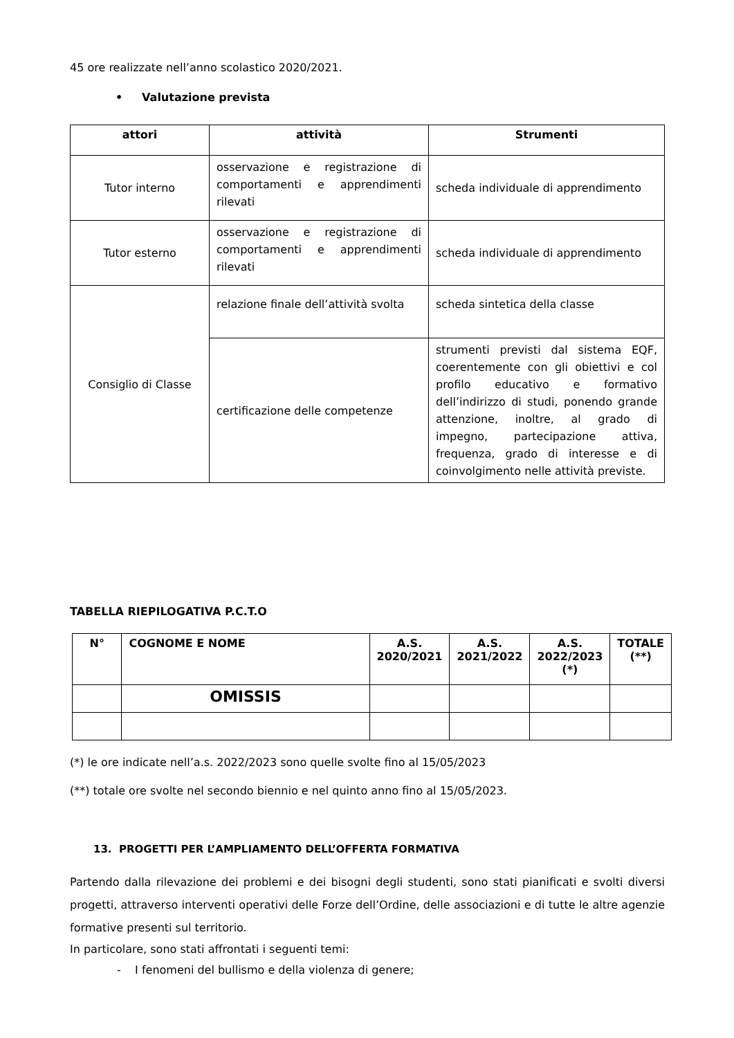45 ore realizzate nell’anno scolastico 2020/2021.
• Valutazione prevista
| attori | attività | Strumenti |
| --- | --- | --- |
| Tutor interno | osservazione e registrazione di comportamenti e apprendimenti rilevati | scheda individuale di apprendimento |
| Tutor esterno | osservazione e registrazione di comportamenti e apprendimenti rilevati | scheda individuale di apprendimento |
| Consiglio di Classe | relazione finale dell’attività svolta | scheda sintetica della classe |
| | certificazione delle competenze | strumenti previsti dal sistema EQF, coerentemente con gli obiettivi e col profilo educativo e formativo dell’indirizzo di studi, ponendo grande attenzione, inoltre, al grado di impegno, partecipazione attiva, frequenza, grado di interesse e di coinvolgimento nelle attività previste. |
TABELLA RIEPILOGATIVA P.C.T.O
| N° | COGNOME E NOME | A.S. 2020/2021 | A.S. 2021/2022 | A.S. 2022/2023 (*) | TOTALE (**) |
| --- | --- | --- | --- | --- | --- |
| | OMISSIS | | | | |
(*) le ore indicate nell’a.s. 2022/2023 sono quelle svolte fino al 15/05/2023
(**) totale ore svolte nel secondo biennio e nel quinto anno fino al 15/05/2023.
13. PROGETTI PER L’AMPLIAMENTO DELL’OFFERTA FORMATIVA
Partendo dalla rilevazione dei problemi e dei bisogni degli studenti, sono stati pianificati e svolti diversi progetti, attraverso interventi operativi delle Forze dell’Ordine, delle associazioni e di tutte le altre agenzie formative presenti sul territorio.
In particolare, sono stati affrontati i seguenti temi:
- I fenomeni del bullismo e della violenza di genere;